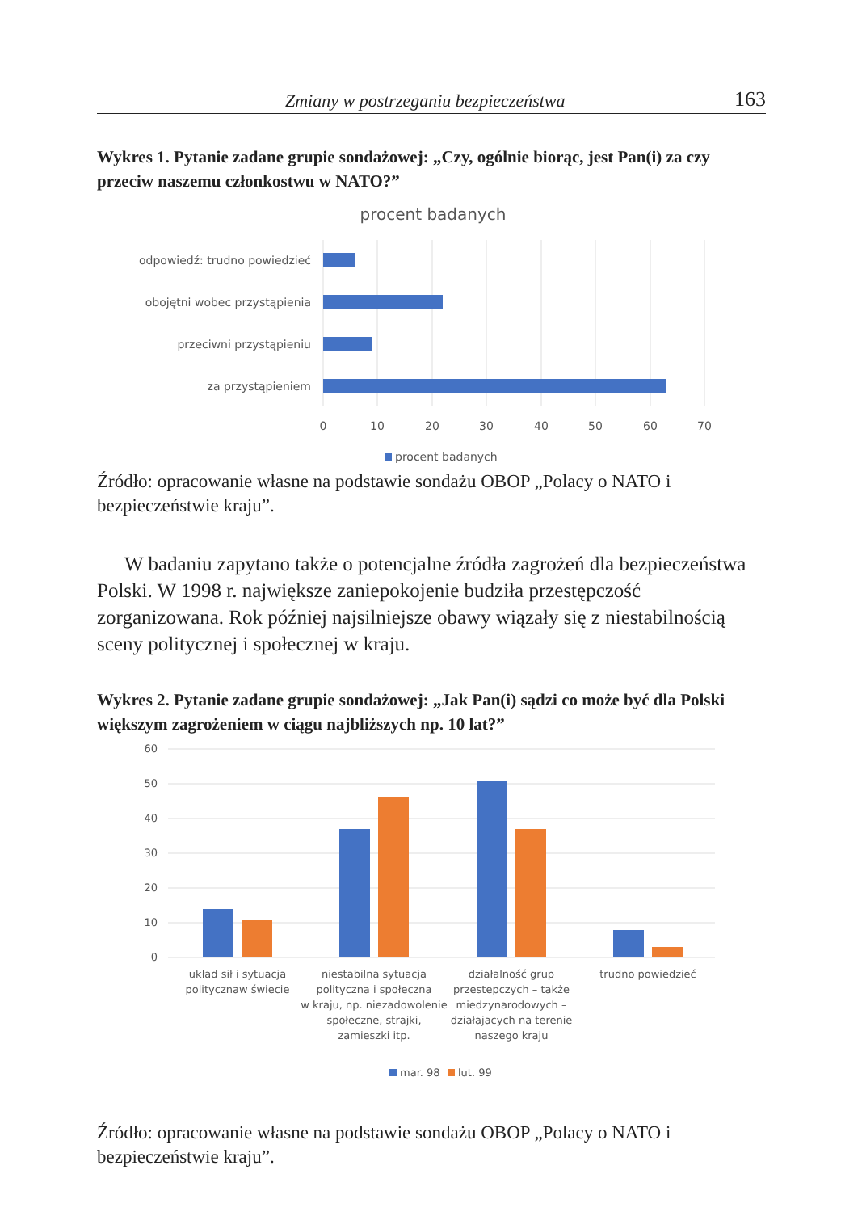Zmiany w postrzeganiu bezpieczeństwa 163
Wykres 1. Pytanie zadane grupie sondażowej: „Czy, ogólnie biorąc, jest Pan(i) za czy przeciw naszemu członkostwu w NATO?”
procent badanych
odpowiedź: trudno powiedzieć
obojętni wobec przystąpienia
przeciwni przystąpieniu
za przystąpieniem
0
10
20
30
40
50
60
70
procent badanych
Źródło: opracowanie własne na podstawie sondażu OBOP „Polacy o NATO i bezpieczeństwie kraju”.
W badaniu zapytano także o potencjalne źródła zagrożeń dla bezpieczeństwa Polski. W 1998 r. największe zaniepokojenie budziła przestępczość zorganizowana. Rok później najsilniejsze obawy wiązały się z niestabilnością sceny politycznej i społecznej w kraju.
Wykres 2. Pytanie zadane grupie sondażowej: „Jak Pan(i) sądzi co może być dla Polski większym zagrożeniem w ciągu najbliższych np. 10 lat?”
60
50
40
30
20
10
0
układ sił i sytuacja
politycznaw świecie
niestabilna sytuacja
polityczna i społeczna
w kraju, np. niezadowolenie
społeczne, strajki,
zamieszki itp.
działalność grup
przestepczych – także
miedzynarodowych –
działajacych na terenie
naszego kraju
trudno powiedzieć
mar. 98
lut. 99
Źródło: opracowanie własne na podstawie sondażu OBOP „Polacy o NATO i bezpieczeństwie kraju”.